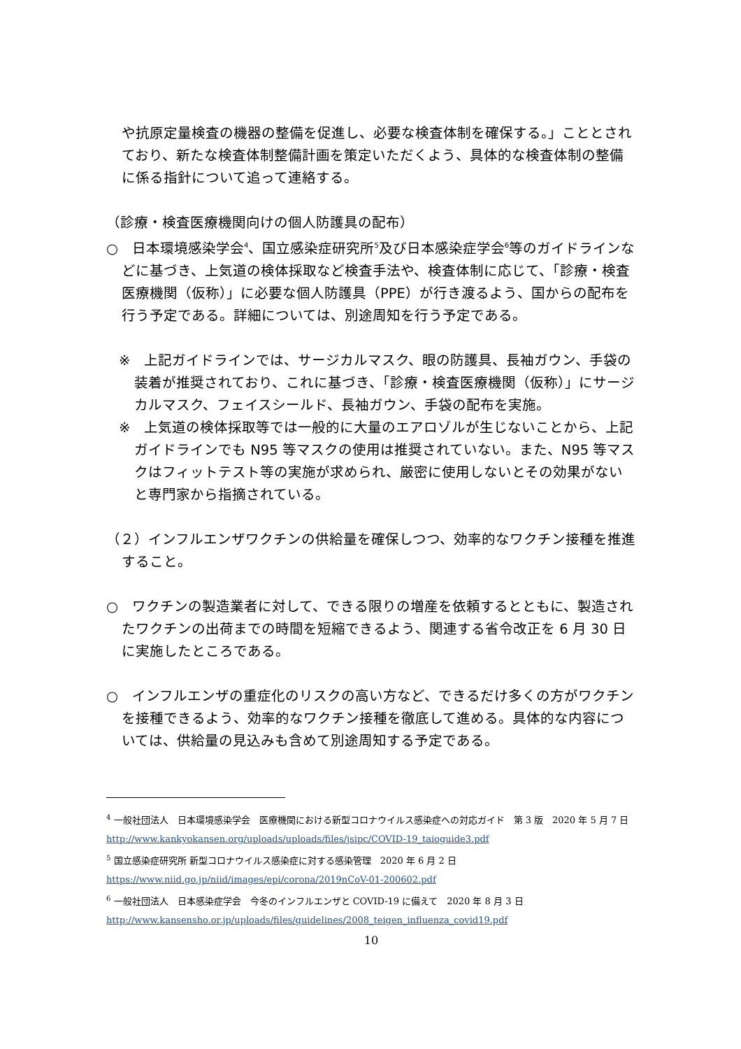や抗原定量検査の機器の整備を促進し、必要な検査体制を確保する。」こととされており、新たな検査体制整備計画を策定いただくよう、具体的な検査体制の整備に係る指針について追って連絡する。
（診療・検査医療機関向けの個人防護具の配布）
○　日本環境感染学会<sup>4</sup>、国立感染症研究所<sup>5</sup>及び日本感染症学会<sup>6</sup>等のガイドラインなどに基づき、上気道の検体採取など検査手法や、検査体制に応じて、「診療・検査医療機関（仮称）」に必要な個人防護具（PPE）が行き渡るよう、国からの配布を行う予定である。詳細については、別途周知を行う予定である。
※　上記ガイドラインでは、サージカルマスク、眼の防護具、長袖ガウン、手袋の装着が推奨されており、これに基づき、「診療・検査医療機関（仮称）」にサージカルマスク、フェイスシールド、長袖ガウン、手袋の配布を実施。
※　上気道の検体採取等では一般的に大量のエアロゾルが生じないことから、上記ガイドラインでも N95 等マスクの使用は推奨されていない。また、N95 等マスクはフィットテスト等の実施が求められ、厳密に使用しないとその効果がないと専門家から指摘されている。
（２）インフルエンザワクチンの供給量を確保しつつ、効率的なワクチン接種を推進すること。
○　ワクチンの製造業者に対して、できる限りの増産を依頼するとともに、製造されたワクチンの出荷までの時間を短縮できるよう、関連する省令改正を 6 月 30 日に実施したところである。
○　インフルエンザの重症化のリスクの高い方など、できるだけ多くの方がワクチンを接種できるよう、効率的なワクチン接種を徹底して進める。具体的な内容については、供給量の見込みも含めて別途周知する予定である。
<sup>4</sup> 一般社団法人　日本環境感染学会　医療機関における新型コロナウイルス感染症への対応ガイド　第 3 版　2020 年 5 月 7 日 http://www.kankyokansen.org/uploads/uploads/files/jsipc/COVID-19_taioguide3.pdf
<sup>5</sup> 国立感染症研究所 新型コロナウイルス感染症に対する感染管理　2020 年 6 月 2 日
https://www.niid.go.jp/niid/images/epi/corona/2019nCoV-01-200602.pdf
<sup>6</sup> 一般社団法人　日本感染症学会　今冬のインフルエンザと COVID-19 に備えて　2020 年 8 月 3 日
http://www.kansensho.or.jp/uploads/files/guidelines/2008_teigen_influenza_covid19.pdf
10